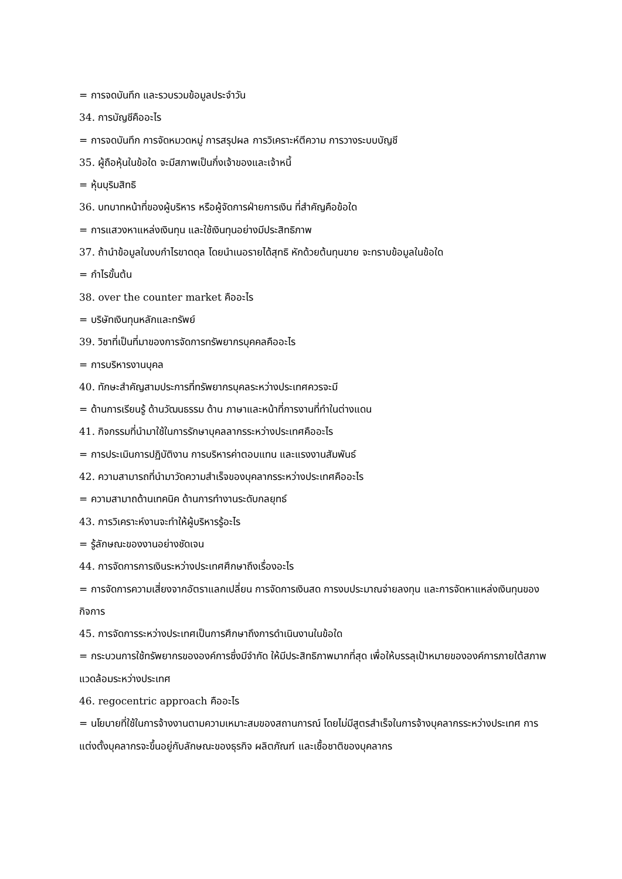= การจดบันทึก และรวบรวมข้อมูลประจำวัน
34. การบัญชีคืออะไร
= การจดบันทึก การจัดหมวดหมู่ การสรุปผล การวิเคราะห์ตีความ การวางระบบบัญชี
35. ผู้ถือหุ้นในข้อใด จะมีสภาพเป็นกึ่งเจ้าของและเจ้าหนี้
= หุ้นบุริมสิทธิ
36. บทบาทหน้าที่ของผู้บริหาร หรือผู้จัดการฝ่ายการเงิน ที่สำคัญคือข้อใด
= การแสวงหาแหล่งเงินทุน และใช้เงินทุนอย่างมีประสิทธิภาพ
37. ถ้านำข้อมูลในงบกำไรขาดดุล โดยนำเนอรายได้สุทธิ หักด้วยต้นทุนขาย จะทราบข้อมูลในข้อใด
= กำไรขั้นต้น
38. over the counter market คืออะไร
= บริษัทเงินทุนหลักและทรัพย์
39. วิชาที่เป็นที่มาของการจัดการทรัพยากรบุคคลคืออะไร
= การบริหารงานบุคล
40. ทักษะสำคัญสามประการที่ทรัพยากรบุคลระหว่างประเทศควรจะมี
= ด้านการเรียนรู้ ด้านวัฒนธรรม ด้าน ภาษาและหน้าที่การงานที่ทำในต่างแดน
41. กิจกรรมที่นำมาใช้ในการรักษาบุคลลากรระหว่างประเทศคืออะไร
= การประเมินการปฏิบัติงาน การบริหารค่าตอบแทน และแรงงานสัมพันธ์
42. ความสามารถที่นำมาวัดความสำเร็จของบุคลากรระหว่างประเทศคืออะไร
= ความสามาถด้านเทคนิค ด้านการทำงานระดับกลยุทธ์
43. การวิเคราะห์งานจะทำให้ผู้บริหารรู้อะไร
= รู้ลักษณะของงานอย่างชัดเจน
44. การจัดการการเงินระหว่างประเทศศึกษาถึงเรื่องอะไร
= การจัดการความเสี่ยงจากอัตราแลกเปลี่ยน การจัดการเงินสด การงบประมาณจ่ายลงทุน และการจัดหาแหล่งเงินทุนของกิจการ
45. การจัดการระหว่างประเทศเป็นการศึกษาถึงการดำเนินงานในข้อใด
= กระบวนการใช้ทรัพยากรขององค์การซึ่งมีจำกัด ให้มีประสิทธิภาพมากที่สุด เพื่อให้บรรลุเป้าหมายขององค์การภายใต้สภาพแวดล้อมระหว่างประเทศ
46. regocentric approach คืออะไร
= นโยบายที่ใช้ในการจ้างงานตามความเหมาะสมของสถานการณ์ โดยไม่มีสูตรสำเร็จในการจ้างบุคลากรระหว่างประเทศ การแต่งตั้งบุคลากรจะขึ้นอยู่กับลักษณะของธุรกิจ ผลิตภัณฑ์ และเชื้อชาติของบุคลากร